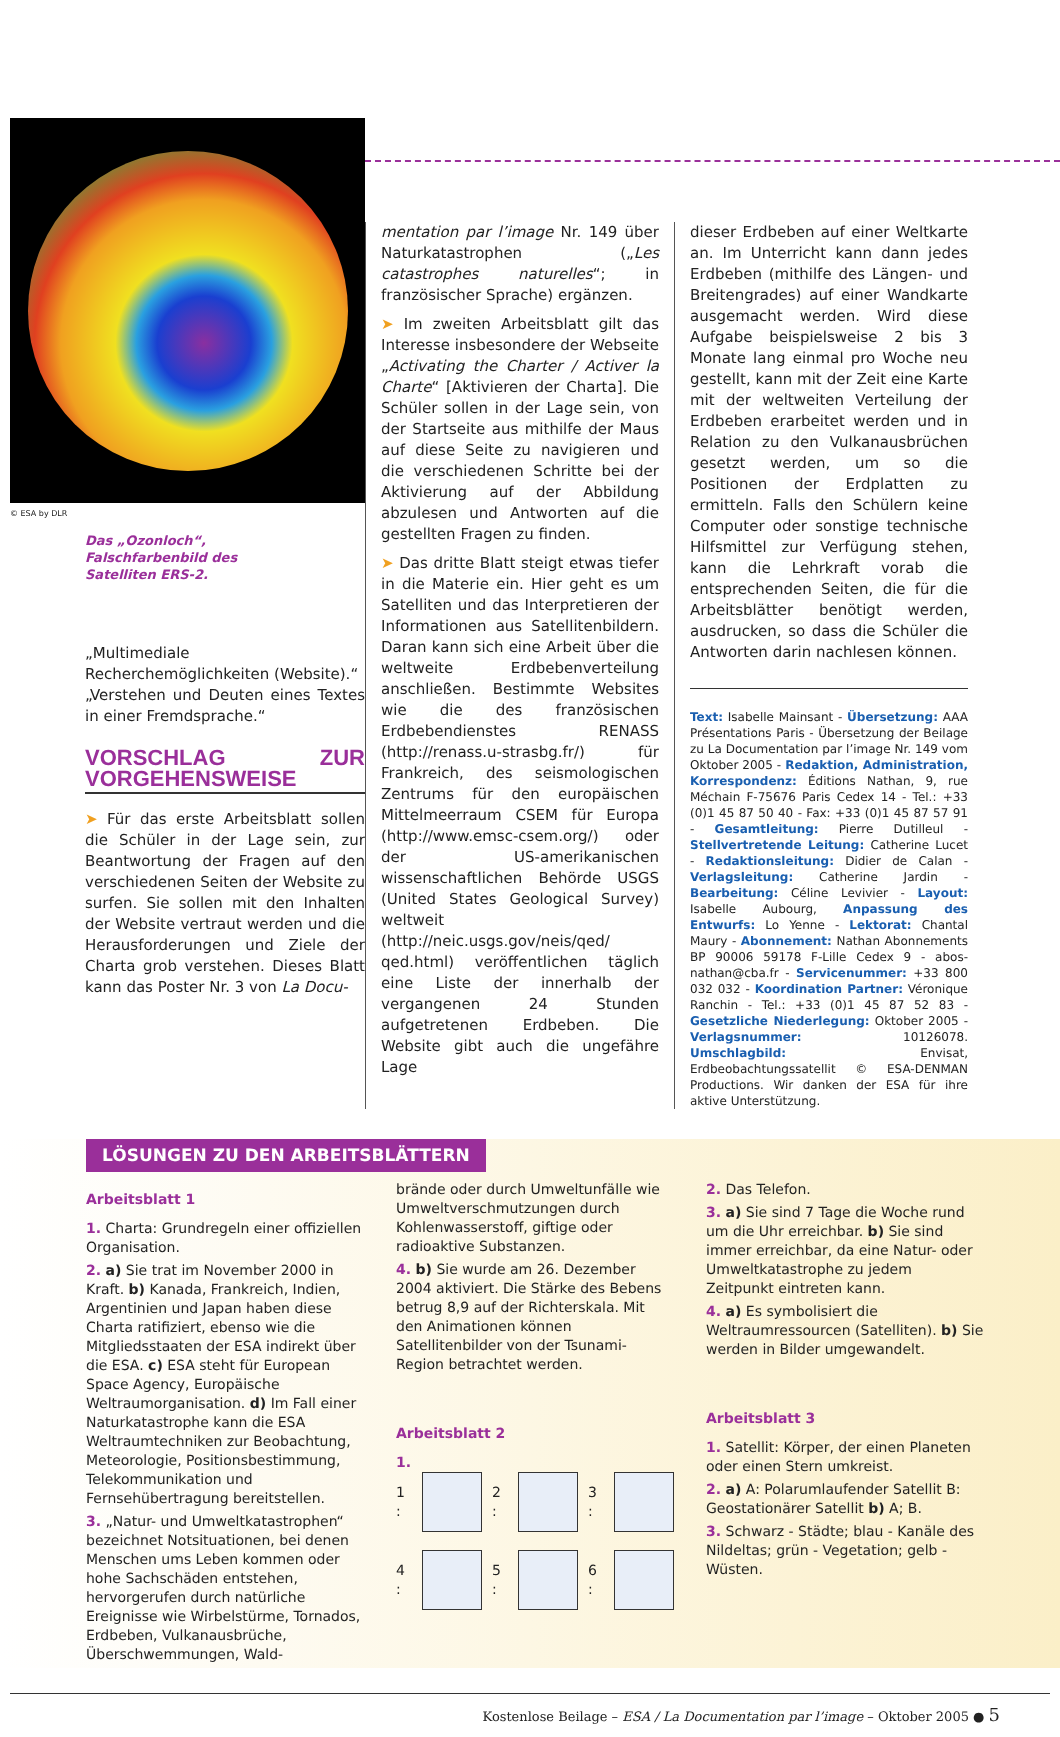© ESA by DLR
Das „Ozonloch“,
Falschfarbenbild des
Satelliten ERS-2.
„Multimediale Recherchemöglichkeiten (Website).“
„Verstehen und Deuten eines Textes in einer Fremdsprache.“
VORSCHLAG ZUR VORGEHENSWEISE
➤ Für das erste Arbeitsblatt sollen die Schüler in der Lage sein, zur Beantwortung der Fragen auf den verschiedenen Seiten der Website zu surfen. Sie sollen mit den Inhalten der Website vertraut werden und die Herausforderungen und Ziele der Charta grob verstehen. Dieses Blatt kann das Poster Nr. 3 von La Docu-
mentation par l’image Nr. 149 über Naturkatastrophen („Les catastrophes naturelles“; in französischer Sprache) ergänzen.
➤ Im zweiten Arbeitsblatt gilt das Interesse insbesondere der Webseite „Activating the Charter / Activer la Charte“ [Aktivieren der Charta]. Die Schüler sollen in der Lage sein, von der Startseite aus mithilfe der Maus auf diese Seite zu navigieren und die verschiedenen Schritte bei der Aktivierung auf der Abbildung abzulesen und Antworten auf die gestellten Fragen zu finden.
➤ Das dritte Blatt steigt etwas tiefer in die Materie ein. Hier geht es um Satelliten und das Interpretieren der Informationen aus Satellitenbildern. Daran kann sich eine Arbeit über die weltweite Erdbebenverteilung anschließen. Bestimmte Websites wie die des französischen Erdbebendienstes RENASS (http://renass.u-strasbg.fr/) für Frankreich, des seismologischen Zentrums für den europäischen Mittelmeerraum CSEM für Europa (http://www.emsc-csem.org/) oder der US-amerikanischen wissenschaftlichen Behörde USGS (United States Geological Survey) weltweit (http://neic.usgs.gov/neis/qed/ qed.html) veröffentlichen täglich eine Liste der innerhalb der vergangenen 24 Stunden aufgetretenen Erdbeben. Die Website gibt auch die ungefähre Lage
dieser Erdbeben auf einer Weltkarte an. Im Unterricht kann dann jedes Erdbeben (mithilfe des Längen- und Breitengrades) auf einer Wandkarte ausgemacht werden. Wird diese Aufgabe beispielsweise 2 bis 3 Monate lang einmal pro Woche neu gestellt, kann mit der Zeit eine Karte mit der weltweiten Verteilung der Erdbeben erarbeitet werden und in Relation zu den Vulkanausbrüchen gesetzt werden, um so die Positionen der Erdplatten zu ermitteln. Falls den Schülern keine Computer oder sonstige technische Hilfsmittel zur Verfügung stehen, kann die Lehrkraft vorab die entsprechenden Seiten, die für die Arbeitsblätter benötigt werden, ausdrucken, so dass die Schüler die Antworten darin nachlesen können.
Text: Isabelle Mainsant - Übersetzung: AAA Présentations Paris - Übersetzung der Beilage zu La Documentation par l’image Nr. 149 vom Oktober 2005 - Redaktion, Administration, Korrespondenz: Éditions Nathan, 9, rue Méchain F-75676 Paris Cedex 14 - Tel.: +33 (0)1 45 87 50 40 - Fax: +33 (0)1 45 87 57 91 - Gesamtleitung: Pierre Dutilleul - Stellvertretende Leitung: Catherine Lucet - Redaktionsleitung: Didier de Calan - Verlagsleitung: Catherine Jardin - Bearbeitung: Céline Levivier - Layout: Isabelle Aubourg, Anpassung des Entwurfs: Lo Yenne - Lektorat: Chantal Maury - Abonnement: Nathan Abonnements BP 90006 59178 F-Lille Cedex 9 - abos-nathan@cba.fr - Servicenummer: +33 800 032 032 - Koordination Partner: Véronique Ranchin - Tel.: +33 (0)1 45 87 52 83 - Gesetzliche Niederlegung: Oktober 2005 - Verlagsnummer: 10126078. Umschlagbild: Envisat, Erdbeobachtungssatellit © ESA-DENMAN Productions. Wir danken der ESA für ihre aktive Unterstützung.
LÖSUNGEN ZU DEN ARBEITSBLÄTTERN
Arbeitsblatt 1
1. Charta: Grundregeln einer offiziellen Organisation.
2. a) Sie trat im November 2000 in Kraft. b) Kanada, Frankreich, Indien, Argentinien und Japan haben diese Charta ratifiziert, ebenso wie die Mitgliedsstaaten der ESA indirekt über die ESA. c) ESA steht für European Space Agency, Europäische Weltraumorganisation. d) Im Fall einer Naturkatastrophe kann die ESA Weltraumtechniken zur Beobachtung, Meteorologie, Positionsbestimmung, Telekommunikation und Fernsehübertragung bereitstellen.
3. „Natur- und Umweltkatastrophen“ bezeichnet Notsituationen, bei denen Menschen ums Leben kommen oder hohe Sachschäden entstehen, hervorgerufen durch natürliche Ereignisse wie Wirbelstürme, Tornados, Erdbeben, Vulkanausbrüche, Überschwemmungen, Wald-
brände oder durch Umweltunfälle wie Umweltverschmutzungen durch Kohlenwasserstoff, giftige oder radioaktive Substanzen.
4. b) Sie wurde am 26. Dezember 2004 aktiviert. Die Stärke des Bebens betrug 8,9 auf der Richterskala. Mit den Animationen können Satellitenbilder von der Tsunami-Region betrachtet werden.
Arbeitsblatt 2
1.
1 :
2 :
3 :
4 :
5 :
6 :
2. Das Telefon.
3. a) Sie sind 7 Tage die Woche rund um die Uhr erreichbar. b) Sie sind immer erreichbar, da eine Natur- oder Umweltkatastrophe zu jedem Zeitpunkt eintreten kann.
4. a) Es symbolisiert die Weltraumressourcen (Satelliten). b) Sie werden in Bilder umgewandelt.
Arbeitsblatt 3
1. Satellit: Körper, der einen Planeten oder einen Stern umkreist.
2. a) A: Polarumlaufender Satellit B: Geostationärer Satellit b) A; B.
3. Schwarz - Städte; blau - Kanäle des Nildeltas; grün - Vegetation; gelb - Wüsten.
Kostenlose Beilage – ESA / La Documentation par l’image – Oktober 2005 ● 5